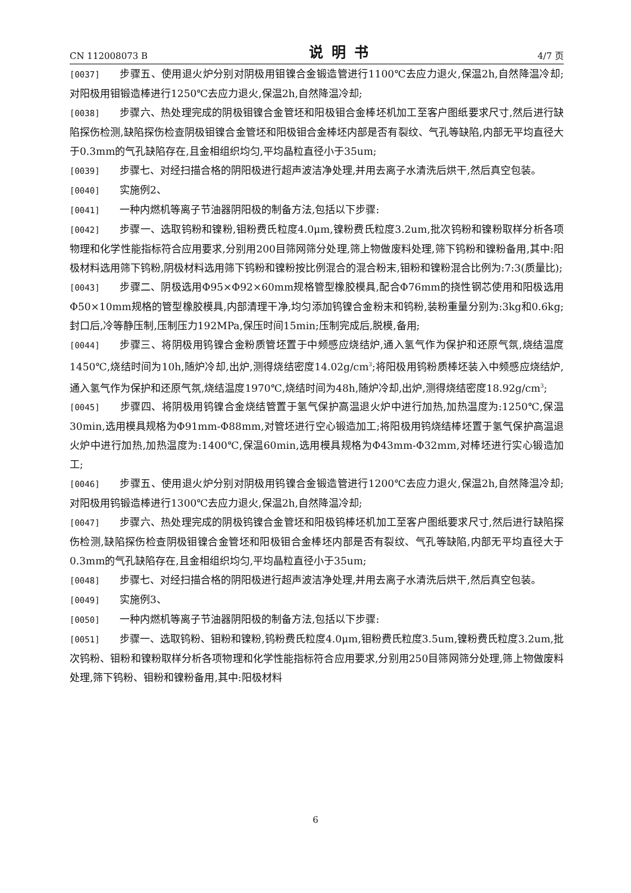CN 112008073 B 说明书 4/7 页
[0037] 步骤五、使用退火炉分别对阴极用钼镍合金锻造管进行1100℃去应力退火,保温2h,自然降温冷却;对阳极用钼锻造棒进行1250℃去应力退火,保温2h,自然降温冷却;
[0038] 步骤六、热处理完成的阴极钼镍合金管坯和阳极钼合金棒坯机加工至客户图纸要求尺寸,然后进行缺陷探伤检测,缺陷探伤检查阴极钼镍合金管坯和阳极钼合金棒坯内部是否有裂纹、气孔等缺陷,内部无平均直径大于0.3mm的气孔缺陷存在,且金相组织均匀,平均晶粒直径小于35um;
[0039] 步骤七、对经扫描合格的阴阳极进行超声波洁净处理,并用去离子水清洗后烘干,然后真空包装。
[0040] 实施例2、
[0041] 一种内燃机等离子节油器阴阳极的制备方法,包括以下步骤:
[0042] 步骤一、选取钨粉和镍粉,钼粉费氏粒度4.0μm,镍粉费氏粒度3.2um,批次钨粉和镍粉取样分析各项物理和化学性能指标符合应用要求,分别用200目筛网筛分处理,筛上物做废料处理,筛下钨粉和镍粉备用,其中:阳极材料选用筛下钨粉,阴极材料选用筛下钨粉和镍粉按比例混合的混合粉末,钼粉和镍粉混合比例为:7:3(质量比);
[0043] 步骤二、阴极选用Φ95×Φ92×60mm规格管型橡胶模具,配合Φ76mm的挠性钢芯使用和阳极选用Φ50×10mm规格的管型橡胶模具,内部清理干净,均匀添加钨镍合金粉末和钨粉,装粉重量分别为:3kg和0.6kg;封口后,冷等静压制,压制压力192MPa,保压时间15min;压制完成后,脱模,备用;
[0044] 步骤三、将阴极用钨镍合金粉质管坯置于中频感应烧结炉,通入氢气作为保护和还原气氛,烧结温度1450℃,烧结时间为10h,随炉冷却,出炉,测得烧结密度14.02g/cm<sup>3</sup>;将阳极用钨粉质棒坯装入中频感应烧结炉,通入氢气作为保护和还原气氛,烧结温度1970℃,烧结时间为48h,随炉冷却,出炉,测得烧结密度18.92g/cm<sup>3</sup>;
[0045] 步骤四、将阴极用钨镍合金烧结管置于氢气保护高温退火炉中进行加热,加热温度为:1250℃,保温30min,选用模具规格为Φ91mm-Φ88mm,对管坯进行空心锻造加工;将阳极用钨烧结棒坯置于氢气保护高温退火炉中进行加热,加热温度为:1400℃,保温60min,选用模具规格为Φ43mm-Φ32mm,对棒坯进行实心锻造加工;
[0046] 步骤五、使用退火炉分别对阴极用钨镍合金锻造管进行1200℃去应力退火,保温2h,自然降温冷却;对阳极用钨锻造棒进行1300℃去应力退火,保温2h,自然降温冷却;
[0047] 步骤六、热处理完成的阴极钨镍合金管坯和阳极钨棒坯机加工至客户图纸要求尺寸,然后进行缺陷探伤检测,缺陷探伤检查阴极钼镍合金管坯和阳极钼合金棒坯内部是否有裂纹、气孔等缺陷,内部无平均直径大于0.3mm的气孔缺陷存在,且金相组织均匀,平均晶粒直径小于35um;
[0048] 步骤七、对经扫描合格的阴阳极进行超声波洁净处理,并用去离子水清洗后烘干,然后真空包装。
[0049] 实施例3、
[0050] 一种内燃机等离子节油器阴阳极的制备方法,包括以下步骤:
[0051] 步骤一、选取钨粉、钼粉和镍粉,钨粉费氏粒度4.0μm,钼粉费氏粒度3.5um,镍粉费氏粒度3.2um,批次钨粉、钼粉和镍粉取样分析各项物理和化学性能指标符合应用要求,分别用250目筛网筛分处理,筛上物做废料处理,筛下钨粉、钼粉和镍粉备用,其中:阳极材料
6